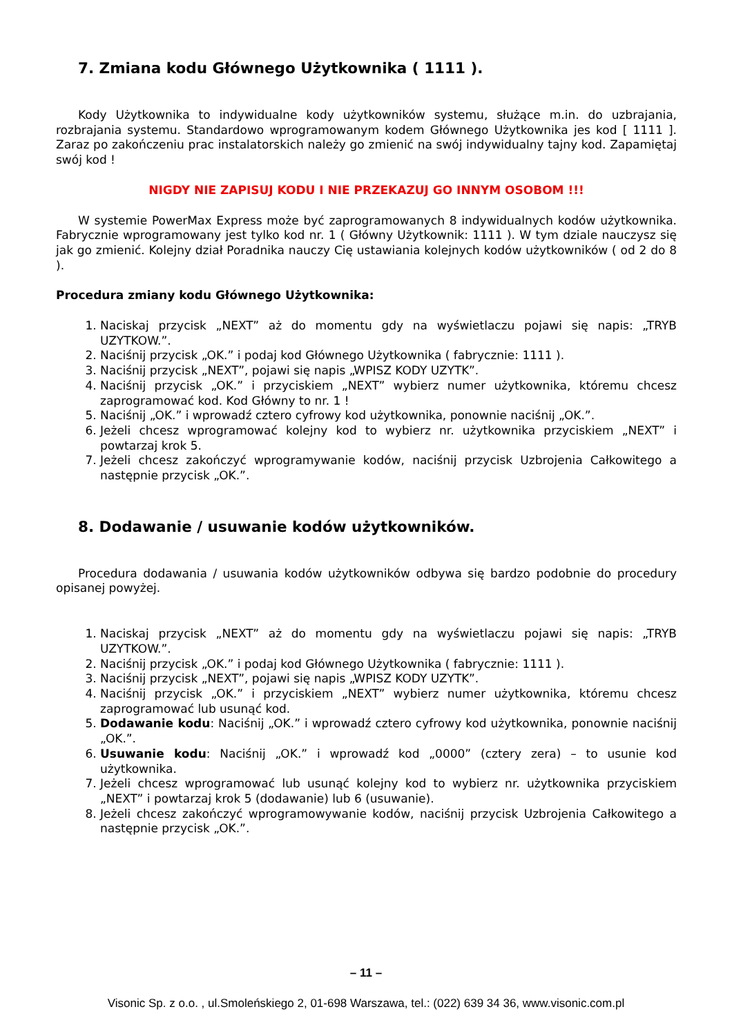7. Zmiana kodu Głównego Użytkownika ( 1111 ).
Kody Użytkownika to indywidualne kody użytkowników systemu, służące m.in. do uzbrajania, rozbrajania systemu. Standardowo wprogramowanym kodem Głównego Użytkownika jes kod [ 1111 ]. Zaraz po zakończeniu prac instalatorskich należy go zmienić na swój indywidualny tajny kod. Zapamiętaj swój kod !
NIGDY NIE ZAPISUJ KODU I NIE PRZEKAZUJ GO INNYM OSOBOM !!!
W systemie PowerMax Express może być zaprogramowanych 8 indywidualnych kodów użytkownika. Fabrycznie wprogramowany jest tylko kod nr. 1 ( Główny Użytkownik: 1111 ). W tym dziale nauczysz się jak go zmienić. Kolejny dział Poradnika nauczy Cię ustawiania kolejnych kodów użytkowników ( od 2 do 8 ).
Procedura zmiany kodu Głównego Użytkownika:
1. Naciskaj przycisk „NEXT” aż do momentu gdy na wyświetlaczu pojawi się napis: „TRYB UZYTKOW.”.
2. Naciśnij przycisk „OK.” i podaj kod Głównego Użytkownika ( fabrycznie: 1111 ).
3. Naciśnij przycisk „NEXT”, pojawi się napis „WPISZ KODY UZYTK”.
4. Naciśnij przycisk „OK.” i przyciskiem „NEXT” wybierz numer użytkownika, któremu chcesz zaprogramować kod. Kod Główny to nr. 1 !
5. Naciśnij „OK.” i wprowadź cztero cyfrowy kod użytkownika, ponownie naciśnij „OK.”.
6. Jeżeli chcesz wprogramować kolejny kod to wybierz nr. użytkownika przyciskiem „NEXT” i powtarzaj krok 5.
7. Jeżeli chcesz zakończyć wprogramywanie kodów, naciśnij przycisk Uzbrojenia Całkowitego a następnie przycisk „OK.”.
8. Dodawanie / usuwanie kodów użytkowników.
Procedura dodawania / usuwania kodów użytkowników odbywa się bardzo podobnie do procedury opisanej powyżej.
1. Naciskaj przycisk „NEXT” aż do momentu gdy na wyświetlaczu pojawi się napis: „TRYB UZYTKOW.”.
2. Naciśnij przycisk „OK.” i podaj kod Głównego Użytkownika ( fabrycznie: 1111 ).
3. Naciśnij przycisk „NEXT”, pojawi się napis „WPISZ KODY UZYTK”.
4. Naciśnij przycisk „OK.” i przyciskiem „NEXT” wybierz numer użytkownika, któremu chcesz zaprogramować lub usunąć kod.
5. Dodawanie kodu: Naciśnij „OK.” i wprowadź cztero cyfrowy kod użytkownika, ponownie naciśnij „OK.”.
6. Usuwanie kodu: Naciśnij „OK.” i wprowadź kod „0000” (cztery zera) – to usunie kod użytkownika.
7. Jeżeli chcesz wprogramować lub usunąć kolejny kod to wybierz nr. użytkownika przyciskiem „NEXT” i powtarzaj krok 5 (dodawanie) lub 6 (usuwanie).
8. Jeżeli chcesz zakończyć wprogramowywanie kodów, naciśnij przycisk Uzbrojenia Całkowitego a następnie przycisk „OK.”.
– 11 –
Visonic Sp. z o.o. , ul.Smoleńskiego 2, 01-698 Warszawa, tel.: (022) 639 34 36, www.visonic.com.pl